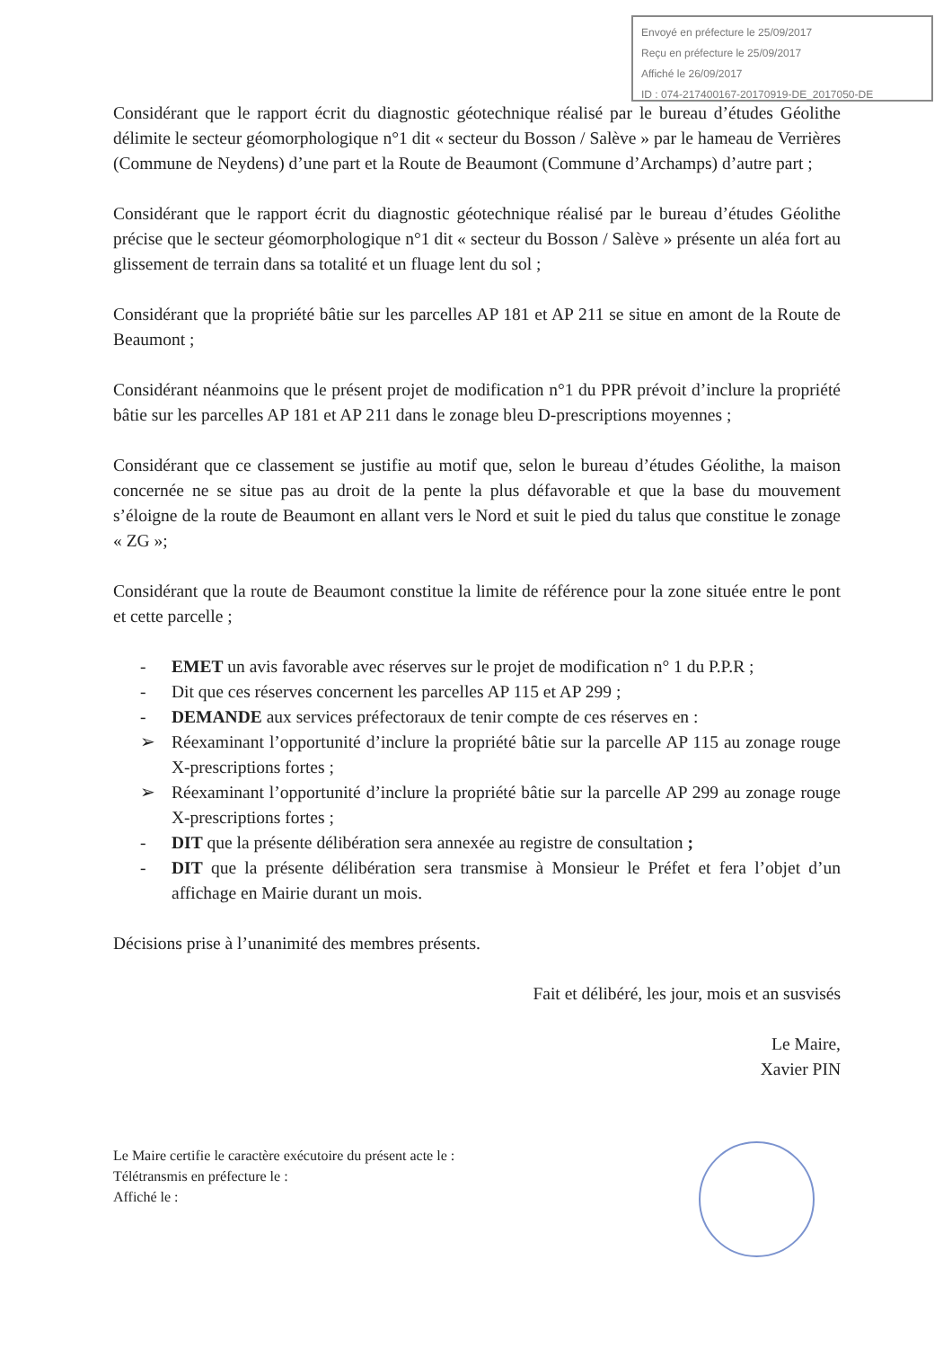Envoyé en préfecture le 25/09/2017
Reçu en préfecture le 25/09/2017
Affiché le 26/09/2017
ID : 074-217400167-20170919-DE_2017050-DE
Considérant que le rapport écrit du diagnostic géotechnique réalisé par le bureau d’études Géolithe délimite le secteur géomorphologique n°1 dit « secteur du Bosson / Salève » par le hameau de Verrières (Commune de Neydens) d’une part et la Route de Beaumont (Commune d’Archamps) d’autre part ;
Considérant que le rapport écrit du diagnostic géotechnique réalisé par le bureau d’études Géolithe précise que le secteur géomorphologique n°1 dit « secteur du Bosson / Salève » présente un aléa fort au glissement de terrain dans sa totalité et un fluage lent du sol ;
Considérant que la propriété bâtie sur les parcelles AP 181 et AP 211 se situe en amont de la Route de Beaumont ;
Considérant néanmoins que le présent projet de modification n°1 du PPR prévoit d’inclure la propriété bâtie sur les parcelles AP 181 et AP 211 dans le zonage bleu D-prescriptions moyennes ;
Considérant que ce classement se justifie au motif que, selon le bureau d’études Géolithe, la maison concernée ne se situe pas au droit de la pente la plus défavorable et que la base du mouvement s’éloigne de la route de Beaumont en allant vers le Nord et suit le pied du talus que constitue le zonage « ZG »;
Considérant que la route de Beaumont constitue la limite de référence pour la zone située entre le pont et cette parcelle ;
- EMET un avis favorable avec réserves sur le projet de modification n° 1 du P.P.R ;
- Dit que ces réserves concernent les parcelles AP 115 et AP 299 ;
- DEMANDE aux services préfectoraux de tenir compte de ces réserves en :
➢ Réexaminant l’opportunité d’inclure la propriété bâtie sur la parcelle AP 115 au zonage rouge X-prescriptions fortes ;
➢ Réexaminant l’opportunité d’inclure la propriété bâtie sur la parcelle AP 299 au zonage rouge X-prescriptions fortes ;
- DIT que la présente délibération sera annexée au registre de consultation ;
- DIT que la présente délibération sera transmise à Monsieur le Préfet et fera l’objet d’un affichage en Mairie durant un mois.
Décisions prise à l’unanimité des membres présents.
Fait et délibéré, les jour, mois et an susvisés
Le Maire,
Xavier PIN
Le Maire certifie le caractère exécutoire du présent acte le :
Télétransmis en préfecture le :
Affiché le :